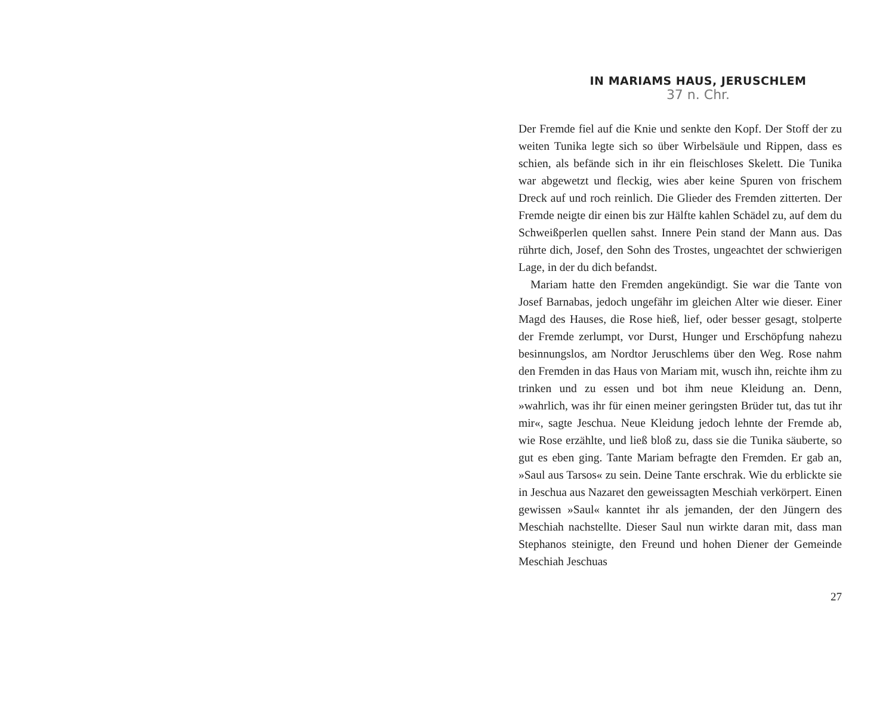IN MARIAMS HAUS, JERUSCHLEM
37 n. Chr.
Der Fremde fiel auf die Knie und senkte den Kopf. Der Stoff der zu weiten Tunika legte sich so über Wirbelsäule und Rippen, dass es schien, als befände sich in ihr ein fleischloses Skelett. Die Tunika war abgewetzt und fleckig, wies aber keine Spuren von frischem Dreck auf und roch reinlich. Die Glieder des Fremden zitterten. Der Fremde neigte dir einen bis zur Hälfte kahlen Schädel zu, auf dem du Schweißperlen quellen sahst. Innere Pein stand der Mann aus. Das rührte dich, Josef, den Sohn des Trostes, ungeachtet der schwierigen Lage, in der du dich befandst.
Mariam hatte den Fremden angekündigt. Sie war die Tante von Josef Barnabas, jedoch ungefähr im gleichen Alter wie dieser. Einer Magd des Hauses, die Rose hieß, lief, oder besser gesagt, stolperte der Fremde zerlumpt, vor Durst, Hunger und Erschöpfung nahezu besinnungslos, am Nordtor Jeruschlems über den Weg. Rose nahm den Fremden in das Haus von Mariam mit, wusch ihn, reichte ihm zu trinken und zu essen und bot ihm neue Kleidung an. Denn, »wahrlich, was ihr für einen meiner geringsten Brüder tut, das tut ihr mir«, sagte Jeschua. Neue Kleidung jedoch lehnte der Fremde ab, wie Rose erzählte, und ließ bloß zu, dass sie die Tunika säuberte, so gut es eben ging. Tante Mariam befragte den Fremden. Er gab an, »Saul aus Tarsos« zu sein. Deine Tante erschrak. Wie du erblickte sie in Jeschua aus Nazaret den geweissagten Meschiah verkörpert. Einen gewissen »Saul« kanntet ihr als jemanden, der den Jüngern des Meschiah nachstellte. Dieser Saul nun wirkte daran mit, dass man Stephanos steinigte, den Freund und hohen Diener der Gemeinde Meschiah Jeschuas
27